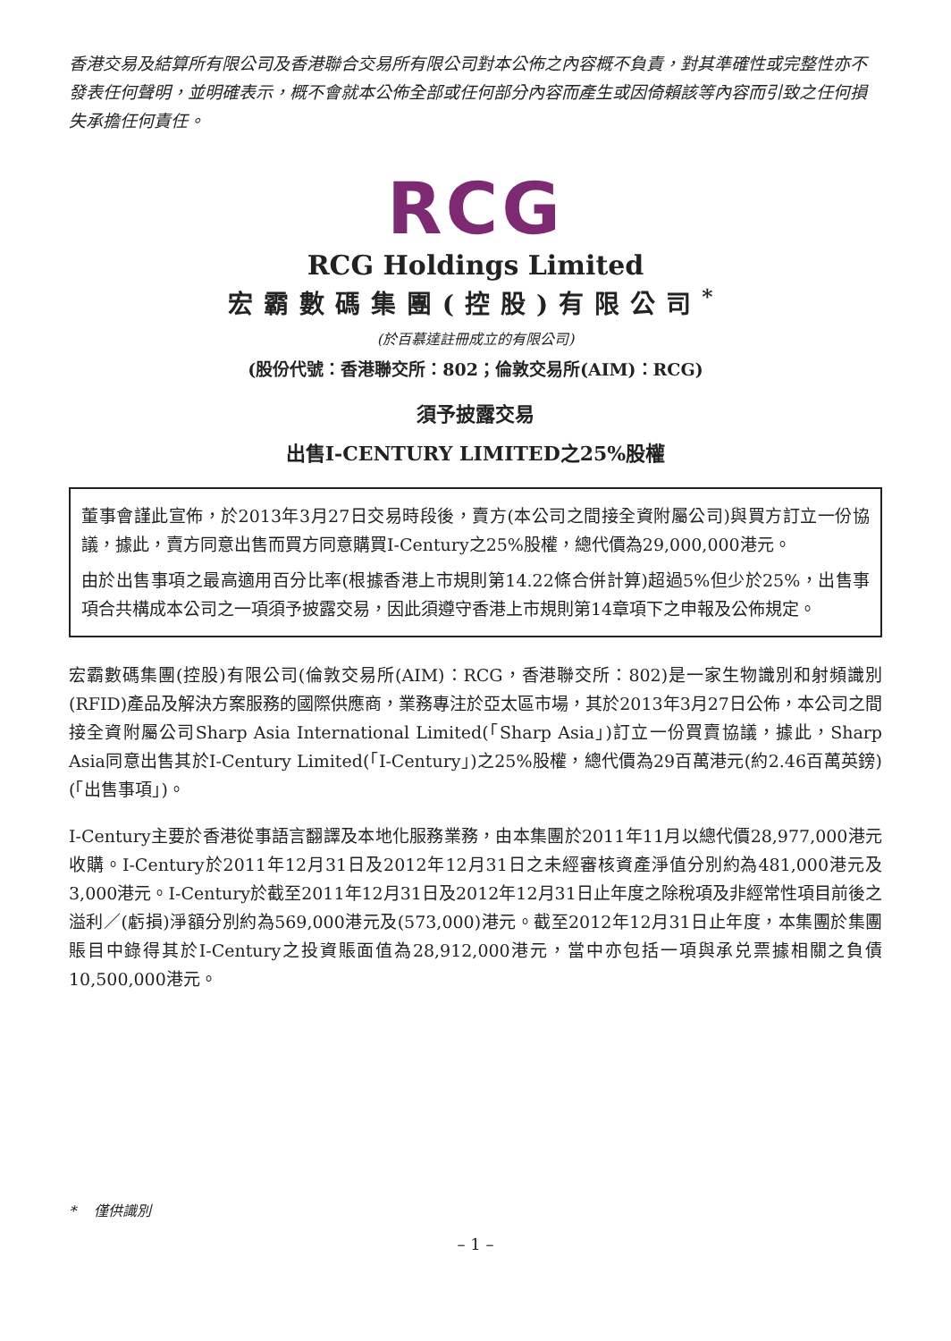香港交易及結算所有限公司及香港聯合交易所有限公司對本公佈之內容概不負責，對其準確性或完整性亦不發表任何聲明，並明確表示，概不會就本公佈全部或任何部分內容而產生或因倚賴該等內容而引致之任何損失承擔任何責任。
RCG
RCG Holdings Limited
宏霸數碼集團(控股)有限公司<sup>*</sup>
(於百慕達註冊成立的有限公司)
(股份代號：香港聯交所：802；倫敦交易所(AIM)：RCG)
須予披露交易
出售I-CENTURY LIMITED之25%股權
董事會謹此宣佈，於2013年3月27日交易時段後，賣方(本公司之間接全資附屬公司)與買方訂立一份協議，據此，賣方同意出售而買方同意購買I-Century之25%股權，總代價為29,000,000港元。
由於出售事項之最高適用百分比率(根據香港上市規則第14.22條合併計算)超過5%但少於25%，出售事項合共構成本公司之一項須予披露交易，因此須遵守香港上市規則第14章項下之申報及公佈規定。
宏霸數碼集團(控股)有限公司(倫敦交易所(AIM)：RCG，香港聯交所：802)是一家生物識別和射頻識別(RFID)產品及解決方案服務的國際供應商，業務專注於亞太區市場，其於2013年3月27日公佈，本公司之間接全資附屬公司Sharp Asia International Limited(「Sharp Asia」)訂立一份買賣協議，據此，Sharp Asia同意出售其於I-Century Limited(「I-Century」)之25%股權，總代價為29百萬港元(約2.46百萬英鎊)(「出售事項」)。
I-Century主要於香港從事語言翻譯及本地化服務業務，由本集團於2011年11月以總代價28,977,000港元收購。I-Century於2011年12月31日及2012年12月31日之未經審核資產淨值分別約為481,000港元及3,000港元。I-Century於截至2011年12月31日及2012年12月31日止年度之除稅項及非經常性項目前後之溢利／(虧損)淨額分別約為569,000港元及(573,000)港元。截至2012年12月31日止年度，本集團於集團賬目中錄得其於I-Century之投資賬面值為28,912,000港元，當中亦包括一項與承兑票據相關之負債10,500,000港元。
* 僅供識別
– 1 –